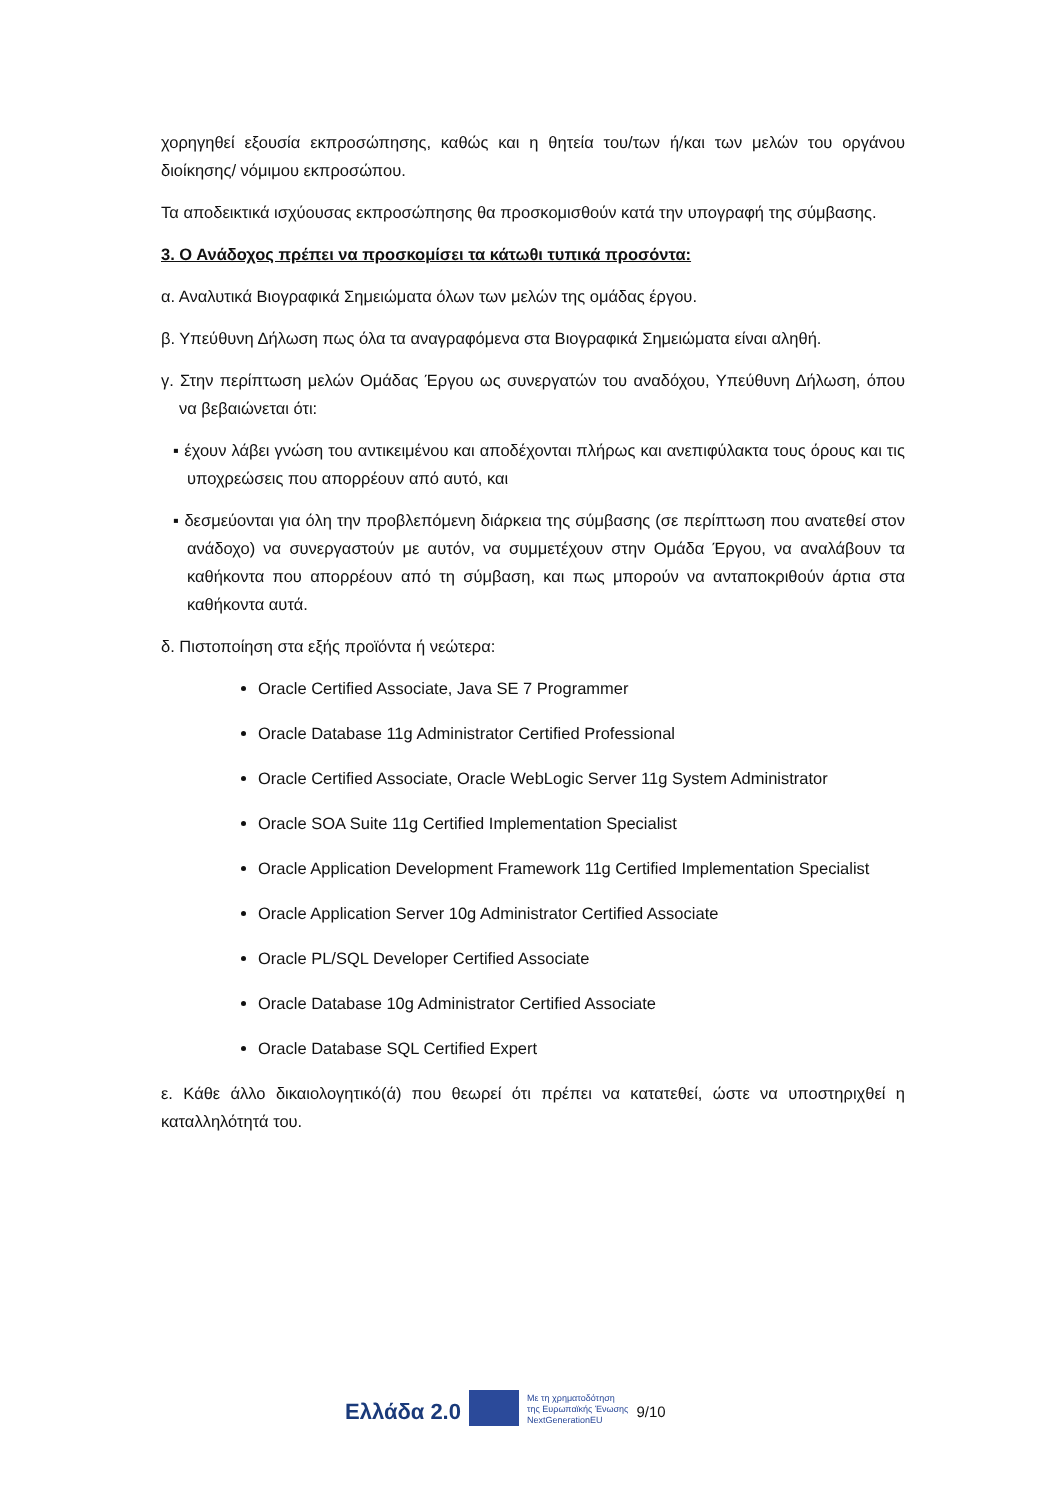χορηγηθεί εξουσία εκπροσώπησης, καθώς και η θητεία του/των ή/και των μελών του οργάνου διοίκησης/ νόμιμου εκπροσώπου.
Τα αποδεικτικά ισχύουσας εκπροσώπησης θα προσκομισθούν κατά την υπογραφή της σύμβασης.
3. Ο Ανάδοχος πρέπει να προσκομίσει τα κάτωθι τυπικά προσόντα:
α. Αναλυτικά Βιογραφικά Σημειώματα όλων των μελών της ομάδας έργου.
β. Υπεύθυνη Δήλωση πως όλα τα αναγραφόμενα στα Βιογραφικά Σημειώματα είναι αληθή.
γ. Στην περίπτωση μελών Ομάδας Έργου ως συνεργατών του αναδόχου, Υπεύθυνη Δήλωση, όπου να βεβαιώνεται ότι:
▪ έχουν λάβει γνώση του αντικειμένου και αποδέχονται πλήρως και ανεπιφύλακτα τους όρους και τις υποχρεώσεις που απορρέουν από αυτό, και
▪ δεσμεύονται για όλη την προβλεπόμενη διάρκεια της σύμβασης (σε περίπτωση που ανατεθεί στον ανάδοχο) να συνεργαστούν με αυτόν, να συμμετέχουν στην Ομάδα Έργου, να αναλάβουν τα καθήκοντα που απορρέουν από τη σύμβαση, και πως μπορούν να ανταποκριθούν άρτια στα καθήκοντα αυτά.
δ. Πιστοποίηση στα εξής προϊόντα ή νεώτερα:
Oracle Certified Associate, Java SE 7 Programmer
Oracle Database 11g Administrator Certified Professional
Oracle Certified Associate, Oracle WebLogic Server 11g System Administrator
Oracle SOA Suite 11g Certified Implementation Specialist
Oracle Application Development Framework 11g Certified Implementation Specialist
Oracle Application Server 10g Administrator Certified Associate
Oracle PL/SQL Developer Certified Associate
Oracle Database 10g Administrator Certified Associate
Oracle Database SQL Certified Expert
ε. Κάθε άλλο δικαιολογητικό(ά) που θεωρεί ότι πρέπει να κατατεθεί, ώστε να υποστηριχθεί η καταλληλότητά του.
Ελλάδα 2.0 Με τη χρηματοδότηση
της Ευρωπαϊκής Ένωσης
NextGenerationEU 9/10